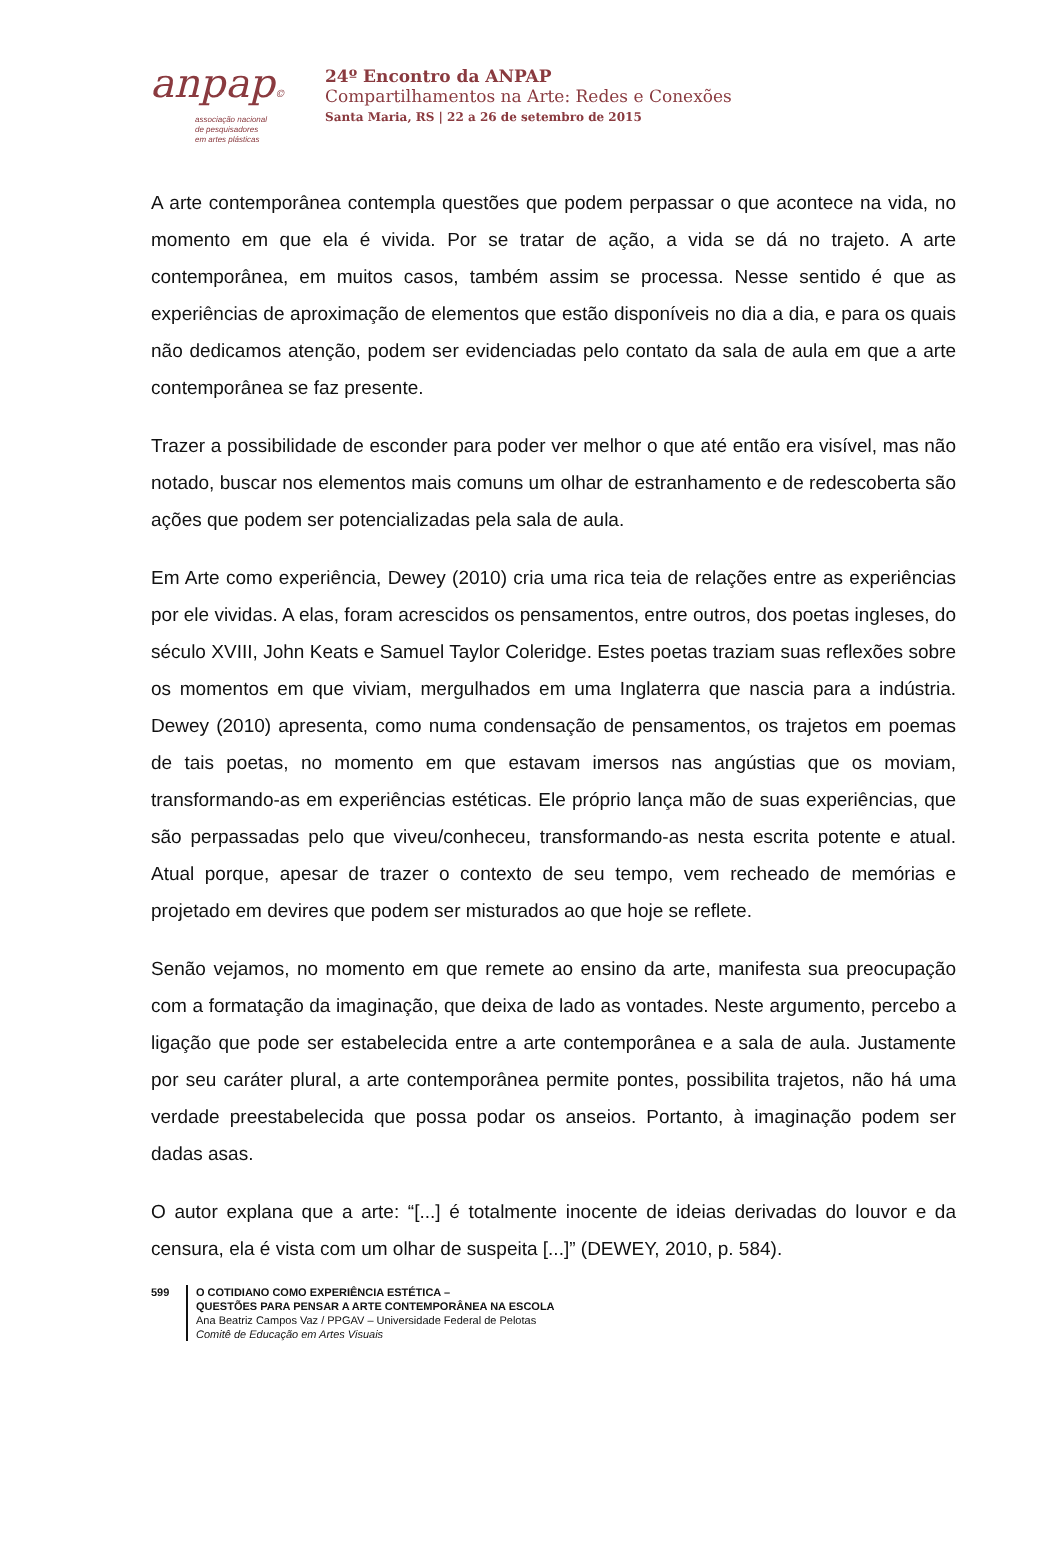anpap©
associação nacional
de pesquisadores
em artes plásticas
24º Encontro da ANPAP
Compartilhamentos na Arte: Redes e Conexões
Santa Maria, RS | 22 a 26 de setembro de 2015
A arte contemporânea contempla questões que podem perpassar o que acontece na vida, no momento em que ela é vivida. Por se tratar de ação, a vida se dá no trajeto. A arte contemporânea, em muitos casos, também assim se processa. Nesse sentido é que as experiências de aproximação de elementos que estão disponíveis no dia a dia, e para os quais não dedicamos atenção, podem ser evidenciadas pelo contato da sala de aula em que a arte contemporânea se faz presente.
Trazer a possibilidade de esconder para poder ver melhor o que até então era visível, mas não notado, buscar nos elementos mais comuns um olhar de estranhamento e de redescoberta são ações que podem ser potencializadas pela sala de aula.
Em Arte como experiência, Dewey (2010) cria uma rica teia de relações entre as experiências por ele vividas. A elas, foram acrescidos os pensamentos, entre outros, dos poetas ingleses, do século XVIII, John Keats e Samuel Taylor Coleridge. Estes poetas traziam suas reflexões sobre os momentos em que viviam, mergulhados em uma Inglaterra que nascia para a indústria. Dewey (2010) apresenta, como numa condensação de pensamentos, os trajetos em poemas de tais poetas, no momento em que estavam imersos nas angústias que os moviam, transformando-as em experiências estéticas. Ele próprio lança mão de suas experiências, que são perpassadas pelo que viveu/conheceu, transformando-as nesta escrita potente e atual. Atual porque, apesar de trazer o contexto de seu tempo, vem recheado de memórias e projetado em devires que podem ser misturados ao que hoje se reflete.
Senão vejamos, no momento em que remete ao ensino da arte, manifesta sua preocupação com a formatação da imaginação, que deixa de lado as vontades. Neste argumento, percebo a ligação que pode ser estabelecida entre a arte contemporânea e a sala de aula. Justamente por seu caráter plural, a arte contemporânea permite pontes, possibilita trajetos, não há uma verdade preestabelecida que possa podar os anseios. Portanto, à imaginação podem ser dadas asas.
O autor explana que a arte: “[...] é totalmente inocente de ideias derivadas do louvor e da censura, ela é vista com um olhar de suspeita [...]” (DEWEY, 2010, p. 584).
599 O COTIDIANO COMO EXPERIÊNCIA ESTÉTICA –
QUESTÕES PARA PENSAR A ARTE CONTEMPORÂNEA NA ESCOLA
Ana Beatriz Campos Vaz / PPGAV – Universidade Federal de Pelotas
Comitê de Educação em Artes Visuais